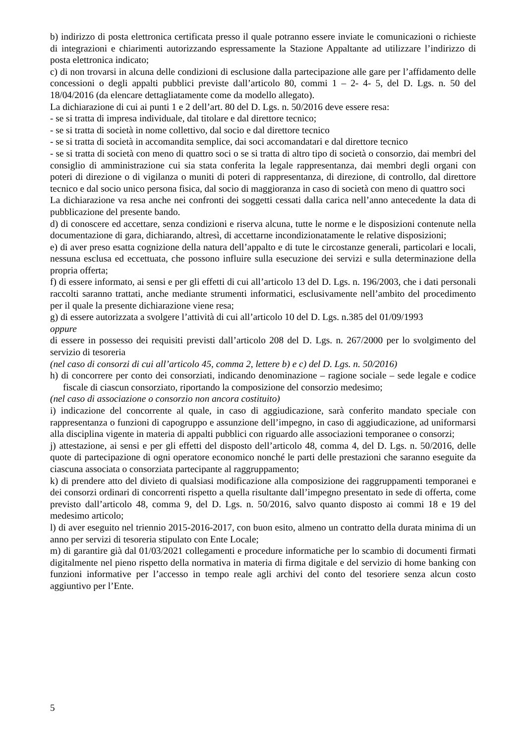b) indirizzo di posta elettronica certificata presso il quale potranno essere inviate le comunicazioni o richieste di integrazioni e chiarimenti autorizzando espressamente la Stazione Appaltante ad utilizzare l’indirizzo di posta elettronica indicato;
c) di non trovarsi in alcuna delle condizioni di esclusione dalla partecipazione alle gare per l’affidamento delle concessioni o degli appalti pubblici previste dall’articolo 80, commi 1 – 2- 4- 5, del D. Lgs. n. 50 del 18/04/2016 (da elencare dettagliatamente come da modello allegato).
La dichiarazione di cui ai punti 1 e 2 dell’art. 80 del D. Lgs. n. 50/2016 deve essere resa:
- se si tratta di impresa individuale, dal titolare e dal direttore tecnico;
- se si tratta di società in nome collettivo, dal socio e dal direttore tecnico
- se si tratta di società in accomandita semplice, dai soci accomandatari e dal direttore tecnico
- se si tratta di società con meno di quattro soci o se si tratta di altro tipo di società o consorzio, dai membri del consiglio di amministrazione cui sia stata conferita la legale rappresentanza, dai membri degli organi con poteri di direzione o di vigilanza o muniti di poteri di rappresentanza, di direzione, di controllo, dal direttore tecnico e dal socio unico persona fisica, dal socio di maggioranza in caso di società con meno di quattro soci
La dichiarazione va resa anche nei confronti dei soggetti cessati dalla carica nell’anno antecedente la data di pubblicazione del presente bando.
d) di conoscere ed accettare, senza condizioni e riserva alcuna, tutte le norme e le disposizioni contenute nella documentazione di gara, dichiarando, altresì, di accettarne incondizionatamente le relative disposizioni;
e) di aver preso esatta cognizione della natura dell’appalto e di tute le circostanze generali, particolari e locali, nessuna esclusa ed eccettuata, che possono influire sulla esecuzione dei servizi e sulla determinazione della propria offerta;
f) di essere informato, ai sensi e per gli effetti di cui all’articolo 13 del D. Lgs. n. 196/2003, che i dati personali raccolti saranno trattati, anche mediante strumenti informatici, esclusivamente nell’ambito del procedimento per il quale la presente dichiarazione viene resa;
g) di essere autorizzata a svolgere l’attività di cui all’articolo 10 del D. Lgs. n.385 del 01/09/1993
oppure
di essere in possesso dei requisiti previsti dall’articolo 208 del D. Lgs. n. 267/2000 per lo svolgimento del servizio di tesoreria
(nel caso di consorzi di cui all’articolo 45, comma 2, lettere b) e c) del D. Lgs. n. 50/2016)
h) di concorrere per conto dei consorziati, indicando denominazione – ragione sociale – sede legale e codice fiscale di ciascun consorziato, riportando la composizione del consorzio medesimo;
(nel caso di associazione o consorzio non ancora costituito)
i) indicazione del concorrente al quale, in caso di aggiudicazione, sarà conferito mandato speciale con rappresentanza o funzioni di capogruppo e assunzione dell’impegno, in caso di aggiudicazione, ad uniformarsi alla disciplina vigente in materia di appalti pubblici con riguardo alle associazioni temporanee o consorzi;
j) attestazione, ai sensi e per gli effetti del disposto dell’articolo 48, comma 4, del D. Lgs. n. 50/2016, delle quote di partecipazione di ogni operatore economico nonché le parti delle prestazioni che saranno eseguite da ciascuna associata o consorziata partecipante al raggruppamento;
k) di prendere atto del divieto di qualsiasi modificazione alla composizione dei raggruppamenti temporanei e dei consorzi ordinari di concorrenti rispetto a quella risultante dall’impegno presentato in sede di offerta, come previsto dall’articolo 48, comma 9, del D. Lgs. n. 50/2016, salvo quanto disposto ai commi 18 e 19 del medesimo articolo;
l) di aver eseguito nel triennio 2015-2016-2017, con buon esito, almeno un contratto della durata minima di un anno per servizi di tesoreria stipulato con Ente Locale;
m) di garantire già dal 01/03/2021 collegamenti e procedure informatiche per lo scambio di documenti firmati digitalmente nel pieno rispetto della normativa in materia di firma digitale e del servizio di home banking con funzioni informative per l’accesso in tempo reale agli archivi del conto del tesoriere senza alcun costo aggiuntivo per l’Ente.
5